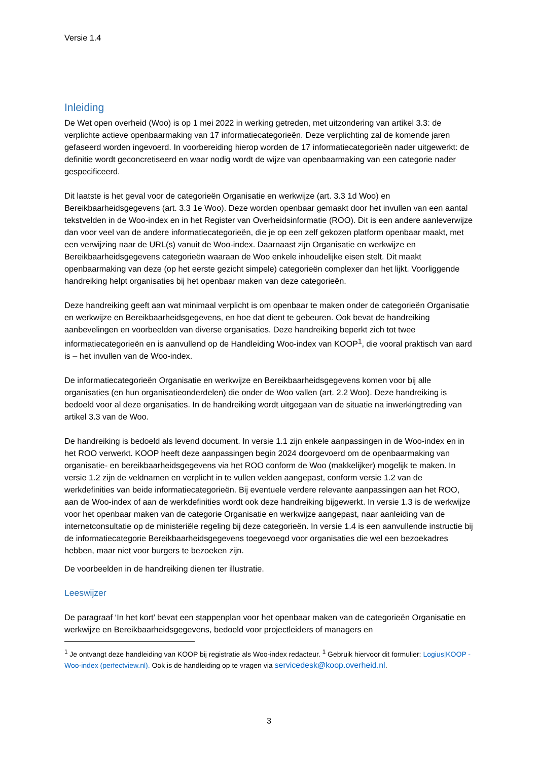Versie 1.4
Inleiding
De Wet open overheid (Woo) is op 1 mei 2022 in werking getreden, met uitzondering van artikel 3.3: de verplichte actieve openbaarmaking van 17 informatiecategorieën. Deze verplichting zal de komende jaren gefaseerd worden ingevoerd. In voorbereiding hierop worden de 17 informatiecategorieën nader uitgewerkt: de definitie wordt geconcretiseerd en waar nodig wordt de wijze van openbaarmaking van een categorie nader gespecificeerd.
Dit laatste is het geval voor de categorieën Organisatie en werkwijze (art. 3.3 1d Woo) en Bereikbaarheidsgegevens (art. 3.3 1e Woo). Deze worden openbaar gemaakt door het invullen van een aantal tekstvelden in de Woo-index en in het Register van Overheidsinformatie (ROO). Dit is een andere aanleverwijze dan voor veel van de andere informatiecategorieën, die je op een zelf gekozen platform openbaar maakt, met een verwijzing naar de URL(s) vanuit de Woo-index. Daarnaast zijn Organisatie en werkwijze en Bereikbaarheidsgegevens categorieën waaraan de Woo enkele inhoudelijke eisen stelt. Dit maakt openbaarmaking van deze (op het eerste gezicht simpele) categorieën complexer dan het lijkt. Voorliggende handreiking helpt organisaties bij het openbaar maken van deze categorieën.
Deze handreiking geeft aan wat minimaal verplicht is om openbaar te maken onder de categorieën Organisatie en werkwijze en Bereikbaarheidsgegevens, en hoe dat dient te gebeuren. Ook bevat de handreiking aanbevelingen en voorbeelden van diverse organisaties. Deze handreiking beperkt zich tot twee informatiecategorieën en is aanvullend op de Handleiding Woo-index van KOOP<sup>1</sup>, die vooral praktisch van aard is – het invullen van de Woo-index.
De informatiecategorieën Organisatie en werkwijze en Bereikbaarheidsgegevens komen voor bij alle organisaties (en hun organisatieonderdelen) die onder de Woo vallen (art. 2.2 Woo). Deze handreiking is bedoeld voor al deze organisaties. In de handreiking wordt uitgegaan van de situatie na inwerkingtreding van artikel 3.3 van de Woo.
De handreiking is bedoeld als levend document. In versie 1.1 zijn enkele aanpassingen in de Woo-index en in het ROO verwerkt. KOOP heeft deze aanpassingen begin 2024 doorgevoerd om de openbaarmaking van organisatie- en bereikbaarheidsgegevens via het ROO conform de Woo (makkelijker) mogelijk te maken. In versie 1.2 zijn de veldnamen en verplicht in te vullen velden aangepast, conform versie 1.2 van de werkdefinities van beide informatiecategorieën. Bij eventuele verdere relevante aanpassingen aan het ROO, aan de Woo-index of aan de werkdefinities wordt ook deze handreiking bijgewerkt. In versie 1.3 is de werkwijze voor het openbaar maken van de categorie Organisatie en werkwijze aangepast, naar aanleiding van de internetconsultatie op de ministeriële regeling bij deze categorieën. In versie 1.4 is een aanvullende instructie bij de informatiecategorie Bereikbaarheidsgegevens toegevoegd voor organisaties die wel een bezoekadres hebben, maar niet voor burgers te bezoeken zijn.
De voorbeelden in de handreiking dienen ter illustratie.
Leeswijzer
De paragraaf ‘In het kort’ bevat een stappenplan voor het openbaar maken van de categorieën Organisatie en werkwijze en Bereikbaarheidsgegevens, bedoeld voor projectleiders of managers en
<sup>1</sup> Je ontvangt deze handleiding van KOOP bij registratie als Woo-index redacteur. <sup>1</sup> Gebruik hiervoor dit formulier: Logius|KOOP - Woo-index (perfectview.nl). Ook is de handleiding op te vragen via servicedesk@koop.overheid.nl.
3